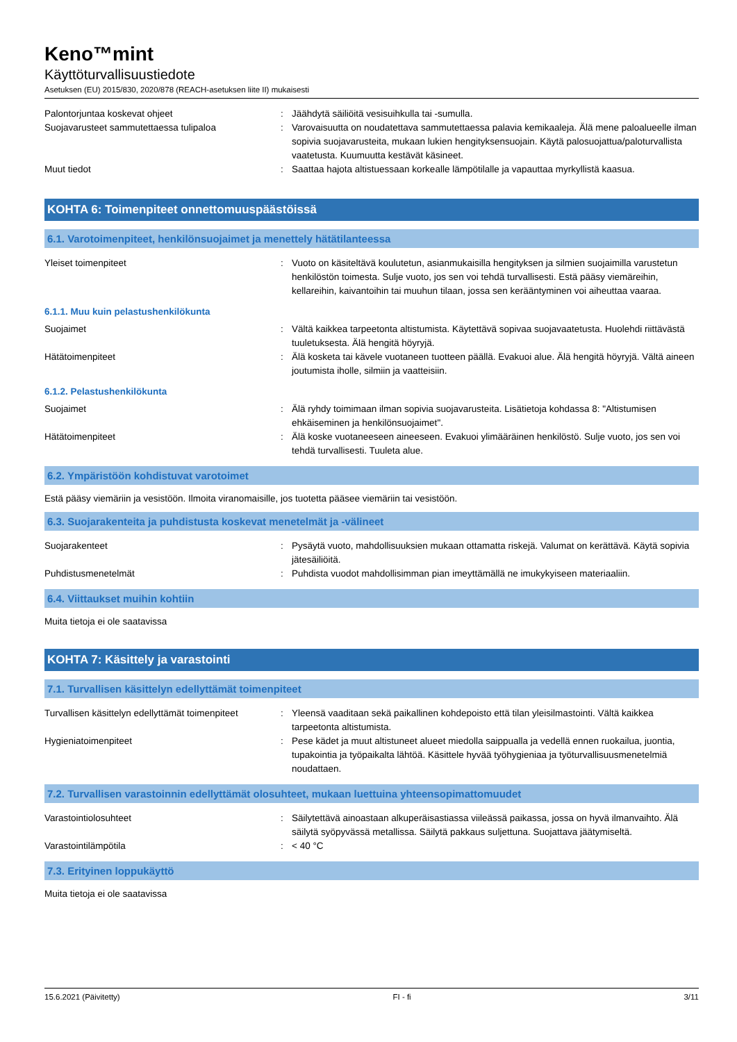Keno™mint
Käyttöturvallisuustiedote
Asetuksen (EU) 2015/830, 2020/878 (REACH-asetuksen liite II) mukaisesti
Palontorjuntaa koskevat ohjeet : Jäähdytä säiliöitä vesisuihkulla tai -sumulla.
Suojavarusteet sammutettaessa tulipaloa : Varovaisuutta on noudatettava sammutettaessa palavia kemikaaleja. Älä mene paloalueelle ilman sopivia suojavarusteita, mukaan lukien hengityksensuojain. Käytä palosuojattua/paloturvallista vaatetusta. Kuumuutta kestävät käsineet.
Muut tiedot : Saattaa hajota altistuessaan korkealle lämpötilalle ja vapauttaa myrkyllistä kaasua.
KOHTA 6: Toimenpiteet onnettomuuspäästöissä
6.1. Varotoimenpiteet, henkilönsuojaimet ja menettely hätätilanteessa
Yleiset toimenpiteet : Vuoto on käsiteltävä koulutetun, asianmukaisilla hengityksen ja silmien suojaimilla varustetun henkilöstön toimesta. Sulje vuoto, jos sen voi tehdä turvallisesti. Estä pääsy viemäreihin, kellareihin, kaivantoihin tai muuhun tilaan, jossa sen kerääntyminen voi aiheuttaa vaaraa.
6.1.1. Muu kuin pelastushenkilökunta
Suojaimet : Vältä kaikkea tarpeetonta altistumista. Käytettävä sopivaa suojavaatetusta. Huolehdi riittävästä tuuletuksesta. Älä hengitä höyryjä.
Hätätoimenpiteet : Älä kosketa tai kävele vuotaneen tuotteen päällä. Evakuoi alue. Älä hengitä höyryjä. Vältä aineen joutumista iholle, silmiin ja vaatteisiin.
6.1.2. Pelastushenkilökunta
Suojaimet : Älä ryhdy toimimaan ilman sopivia suojavarusteita. Lisätietoja kohdassa 8: "Altistumisen ehkäiseminen ja henkilönsuojaimet".
Hätätoimenpiteet : Älä koske vuotaneeseen aineeseen. Evakuoi ylimääräinen henkilöstö. Sulje vuoto, jos sen voi tehdä turvallisesti. Tuuleta alue.
6.2. Ympäristöön kohdistuvat varotoimet
Estä pääsy viemäriin ja vesistöön. Ilmoita viranomaisille, jos tuotetta pääsee viemäriin tai vesistöön.
6.3. Suojarakenteita ja puhdistusta koskevat menetelmät ja -välineet
Suojarakenteet : Pysäytä vuoto, mahdollisuuksien mukaan ottamatta riskejä. Valumat on kerättävä. Käytä sopivia jätesäiliöitä.
Puhdistusmenetelmät : Puhdista vuodot mahdollisimman pian imeyttämällä ne imukykyiseen materiaaliin.
6.4. Viittaukset muihin kohtiin
Muita tietoja ei ole saatavissa
KOHTA 7: Käsittely ja varastointi
7.1. Turvallisen käsittelyn edellyttämät toimenpiteet
Turvallisen käsittelyn edellyttämät toimenpiteet
: Yleensä vaaditaan sekä paikallinen kohdepoisto että tilan yleisilmastointi. Vältä kaikkea tarpeetonta altistumista.
Hygieniatoimenpiteet : Pese kädet ja muut altistuneet alueet miedolla saippualla ja vedellä ennen ruokailua, juontia, tupakointia ja työpaikalta lähtöä. Käsittele hyvää työhygieniaa ja työturvallisuusmenetelmiä noudattaen.
7.2. Turvallisen varastoinnin edellyttämät olosuhteet, mukaan luettuina yhteensopimattomuudet
Varastointiolosuhteet : Säilytettävä ainoastaan alkuperäisastiassa viileässä paikassa, jossa on hyvä ilmanvaihto. Älä säilytä syöpyvässä metallissa. Säilytä pakkaus suljettuna. Suojattava jäätymiseltä.
Varastointilämpötila : < 40 °C
7.3. Erityinen loppukäyttö
Muita tietoja ei ole saatavissa
15.6.2021 (Päivitetty) FI - fi 3/11